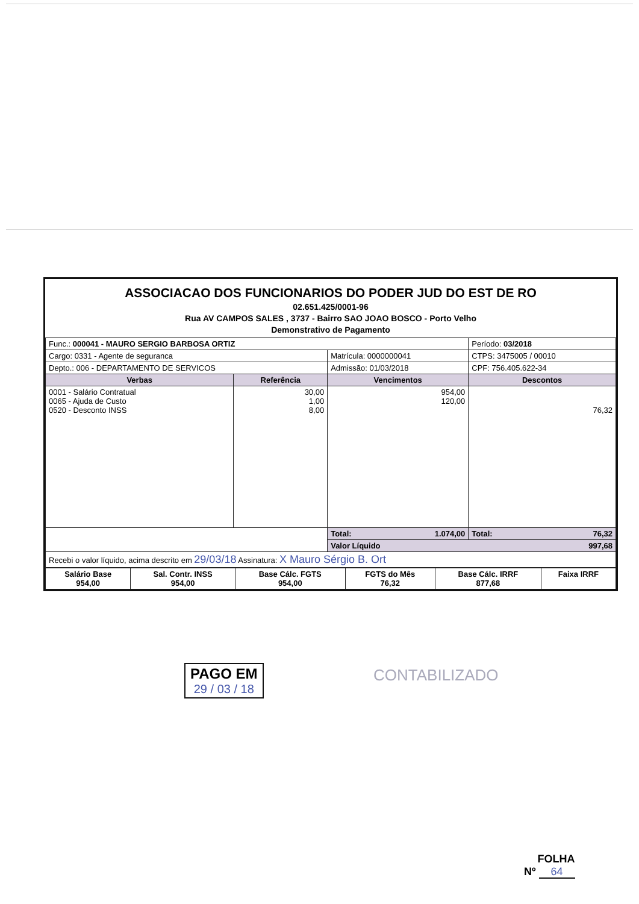ASSOCIACAO DOS FUNCIONARIOS DO PODER JUD DO EST DE RO
02.651.425/0001-96
Rua AV CAMPOS SALES , 3737 - Bairro SAO JOAO BOSCO - Porto Velho
Demonstrativo de Pagamento
| Func.: 000041 - MAURO SERGIO BARBOSA ORTIZ | | | Período: 03/2018 |
| Cargo: 0331 - Agente de seguranca | | Matrícula: 0000000041 | CTPS: 3475005 / 00010 |
| Depto.: 006 - DEPARTAMENTO DE SERVICOS | | Admissão: 01/03/2018 | CPF: 756.405.622-34 |
| Verbas | Referência | Vencimentos | Descontos |
| 0001 - Salário Contratual 0065 - Ajuda de Custo 0520 - Desconto INSS | 30,00 1,00 8,00 | 954,00 120,00 | 76,32 |
| | | Total: 1.074,00 | Total: 76,32 |
| | | Valor Líquido 997,68 | |
| Recebi o valor líquido, acima descrito em 29/03/18 Assinatura: X Mauro Sérgio B. Ort | | | |
| Salário Base 954,00 | Sal. Contr. INSS 954,00 | Base Cálc. FGTS 954,00 | FGTS do Mês 76,32 | Base Cálc. IRRF 877,68 | Faixa IRRF |
PAGO EM
29 / 03 / 18
CONTABILIZADO
FOLHA
Nº 64